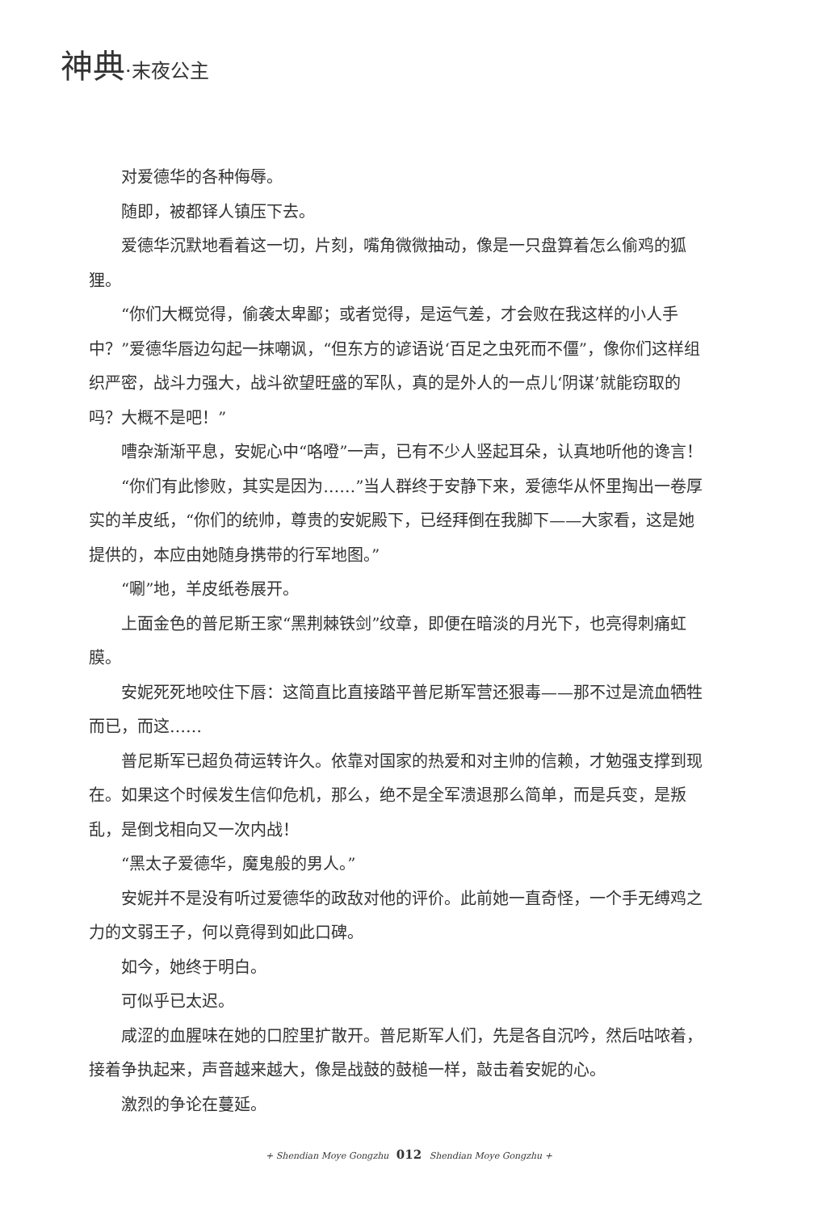神典·末夜公主
对爱德华的各种侮辱。
随即，被都铎人镇压下去。
爱德华沉默地看着这一切，片刻，嘴角微微抽动，像是一只盘算着怎么偷鸡的狐狸。
“你们大概觉得，偷袭太卑鄙；或者觉得，是运气差，才会败在我这样的小人手中？”爱德华唇边勾起一抹嘲讽，“但东方的谚语说‘百足之虫死而不僵”，像你们这样组织严密，战斗力强大，战斗欲望旺盛的军队，真的是外人的一点儿‘阴谋’就能窃取的吗？大概不是吧！”
嘈杂渐渐平息，安妮心中“咯噔”一声，已有不少人竖起耳朵，认真地听他的谗言！
“你们有此惨败，其实是因为……”当人群终于安静下来，爱德华从怀里掏出一卷厚实的羊皮纸，“你们的统帅，尊贵的安妮殿下，已经拜倒在我脚下——大家看，这是她提供的，本应由她随身携带的行军地图。”
“唰”地，羊皮纸卷展开。
上面金色的普尼斯王家“黑荆棘铁剑”纹章，即便在暗淡的月光下，也亮得刺痛虹膜。
安妮死死地咬住下唇：这简直比直接踏平普尼斯军营还狠毒——那不过是流血牺牲而已，而这……
普尼斯军已超负荷运转许久。依靠对国家的热爱和对主帅的信赖，才勉强支撑到现在。如果这个时候发生信仰危机，那么，绝不是全军溃退那么简单，而是兵变，是叛乱，是倒戈相向又一次内战！
“黑太子爱德华，魔鬼般的男人。”
安妮并不是没有听过爱德华的政敌对他的评价。此前她一直奇怪，一个手无缚鸡之力的文弱王子，何以竟得到如此口碑。
如今，她终于明白。
可似乎已太迟。
咸涩的血腥味在她的口腔里扩散开。普尼斯军人们，先是各自沉吟，然后咕哝着，接着争执起来，声音越来越大，像是战鼓的鼓槌一样，敲击着安妮的心。
激烈的争论在蔓延。
+ Shendian Moye Gongzhu 012 Shendian Moye Gongzhu +